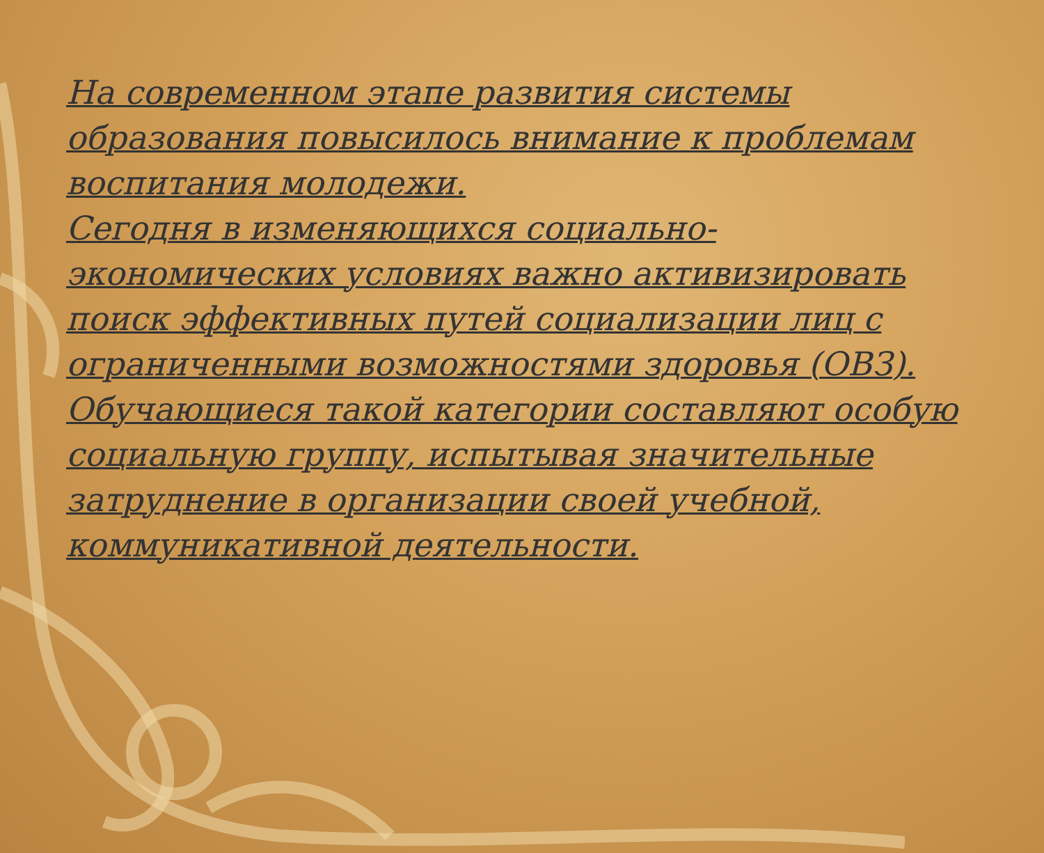На современном этапе развития системы образования повысилось внимание к проблемам воспитания молодежи.
Сегодня в изменяющихся социально-экономических условиях важно активизировать поиск эффективных путей социализации лиц с ограниченными возможностями здоровья (ОВЗ). Обучающиеся такой категории составляют особую социальную группу, испытывая значительные затруднение в организации своей учебной, коммуникативной деятельности.